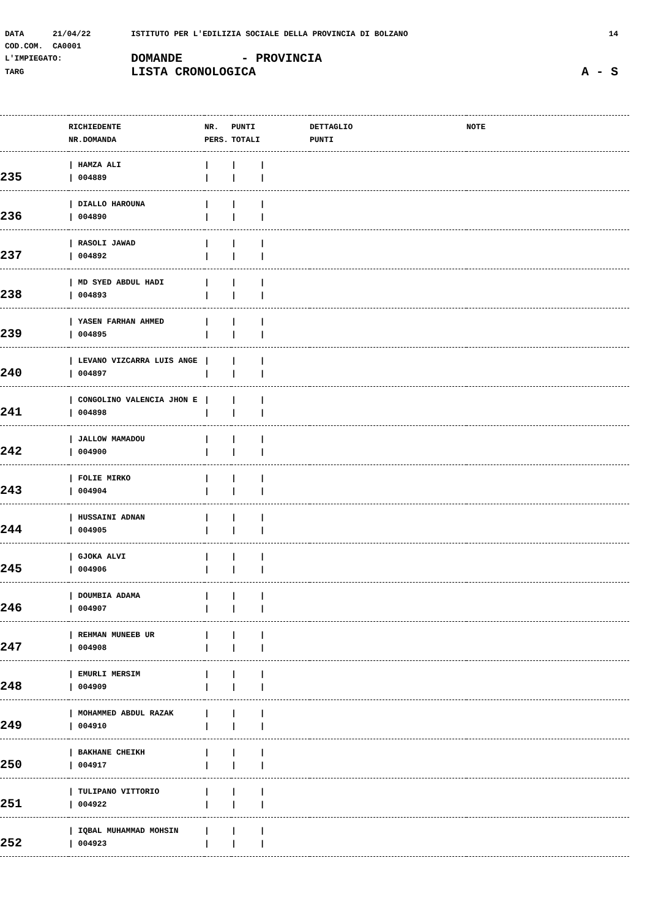DATA 21/04/22 ISTITUTO PER L'EDILIZIA SOCIALE DELLA PROVINCIA DI BOLZANO 14
COD.COM. CA0001
L'IMPIEGATO: DOMANDE - PROVINCIA
TARG LISTA CRONOLOGICA A - S
| | RICHIEDENTE NR.DOMANDA | NR. PERS. | PUNTI TOTALI | DETTAGLIO PUNTI | NOTE |
| --- | --- | --- | --- | --- | --- |
| 235 | / HAMZA ALI / 004889 | / / | / / / / | | |
| 236 | / DIALLO HAROUNA / 004890 | / / | / / / / | | |
| 237 | / RASOLI JAWAD / 004892 | / / | / / / / | | |
| 238 | / MD SYED ABDUL HADI / 004893 | / / | / / / / | | |
| 239 | / YASEN FARHAN AHMED / 004895 | / / | / / / / | | |
| 240 | / LEVANO VIZCARRA LUIS ANGE / 004897 | / / | / / / / | | |
| 241 | / CONGOLINO VALENCIA JHON E / 004898 | / / | / / / / | | |
| 242 | / JALLOW MAMADOU / 004900 | / / | / / / / | | |
| 243 | / FOLIE MIRKO / 004904 | / / | / / / / | | |
| 244 | / HUSSAINI ADNAN / 004905 | / / | / / / / | | |
| 245 | / GJOKA ALVI / 004906 | / / | / / / / | | |
| 246 | / DOUMBIA ADAMA / 004907 | / / | / / / / | | |
| 247 | / REHMAN MUNEEB UR / 004908 | / / | / / / / | | |
| 248 | / EMURLI MERSIM / 004909 | / / | / / / / | | |
| 249 | / MOHAMMED ABDUL RAZAK / 004910 | / / | / / / / | | |
| 250 | / BAKHANE CHEIKH / 004917 | / / | / / / / | | |
| 251 | / TULIPANO VITTORIO / 004922 | / / | / / / / | | |
| 252 | / IQBAL MUHAMMAD MOHSIN / 004923 | / / | / / / / | | |